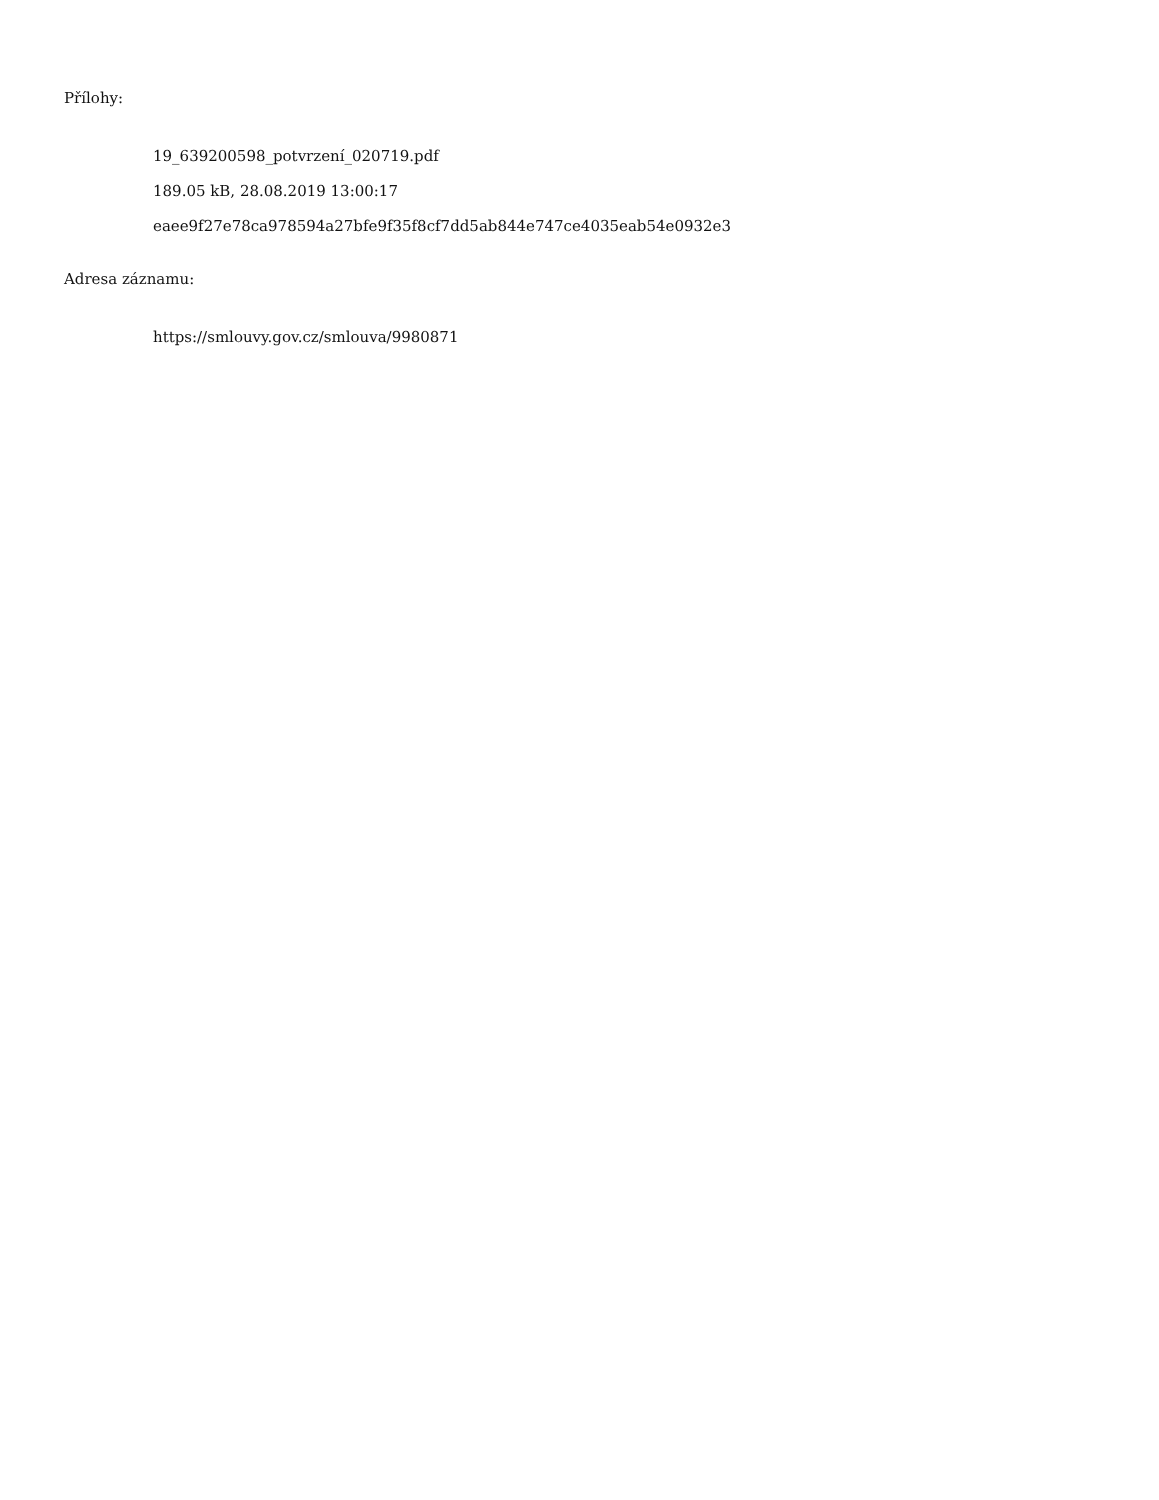Přílohy:
19_639200598_potvrzení_020719.pdf
189.05 kB, 28.08.2019 13:00:17
eaee9f27e78ca978594a27bfe9f35f8cf7dd5ab844e747ce4035eab54e0932e3
Adresa záznamu:
https://smlouvy.gov.cz/smlouva/9980871